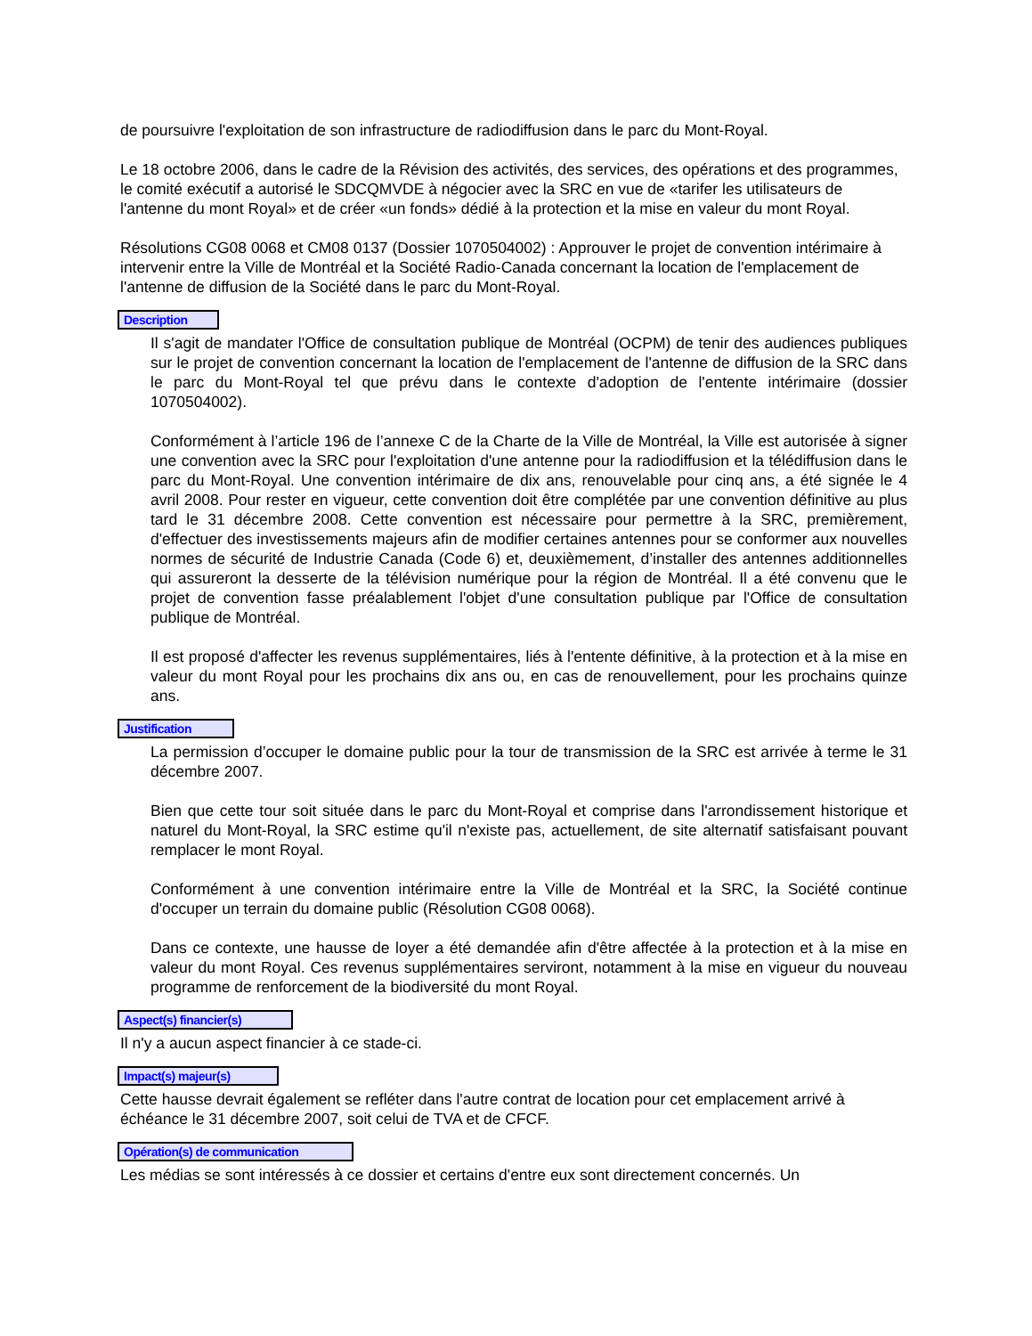de poursuivre l'exploitation de son infrastructure de radiodiffusion dans le parc du Mont-Royal.
Le 18 octobre 2006, dans le cadre de la Révision des activités, des services, des opérations et des programmes, le comité exécutif a autorisé le SDCQMVDE à négocier avec la SRC en vue de «tarifer les utilisateurs de l'antenne du mont Royal» et de créer «un fonds» dédié à la protection et la mise en valeur du mont Royal.
Résolutions CG08 0068 et CM08 0137 (Dossier 1070504002) : Approuver le projet de convention intérimaire à intervenir entre la Ville de Montréal et la Société Radio-Canada concernant la location de l'emplacement de l'antenne de diffusion de la Société dans le parc du Mont-Royal.
Description
Il s'agit de mandater l'Office de consultation publique de Montréal (OCPM) de tenir des audiences publiques sur le projet de convention concernant la location de l'emplacement de l'antenne de diffusion de la SRC dans le parc du Mont-Royal tel que prévu dans le contexte d'adoption de l'entente intérimaire (dossier 1070504002).
Conformément à l’article 196 de l’annexe C de la Charte de la Ville de Montréal, la Ville est autorisée à signer une convention avec la SRC pour l'exploitation d'une antenne pour la radiodiffusion et la télédiffusion dans le parc du Mont-Royal. Une convention intérimaire de dix ans, renouvelable pour cinq ans, a été signée le 4 avril 2008. Pour rester en vigueur, cette convention doit être complétée par une convention définitive au plus tard le 31 décembre 2008. Cette convention est nécessaire pour permettre à la SRC, premièrement, d'effectuer des investissements majeurs afin de modifier certaines antennes pour se conformer aux nouvelles normes de sécurité de Industrie Canada (Code 6) et, deuxièmement, d’installer des antennes additionnelles qui assureront la desserte de la télévision numérique pour la région de Montréal. Il a été convenu que le projet de convention fasse préalablement l'objet d'une consultation publique par l'Office de consultation publique de Montréal.
Il est proposé d'affecter les revenus supplémentaires, liés à l'entente définitive, à la protection et à la mise en valeur du mont Royal pour les prochains dix ans ou, en cas de renouvellement, pour les prochains quinze ans.
Justification
La permission d’occuper le domaine public pour la tour de transmission de la SRC est arrivée à terme le 31 décembre 2007.
Bien que cette tour soit située dans le parc du Mont-Royal et comprise dans l'arrondissement historique et naturel du Mont-Royal, la SRC estime qu'il n'existe pas, actuellement, de site alternatif satisfaisant pouvant remplacer le mont Royal.
Conformément à une convention intérimaire entre la Ville de Montréal et la SRC, la Société continue d'occuper un terrain du domaine public (Résolution CG08 0068).
Dans ce contexte, une hausse de loyer a été demandée afin d'être affectée à la protection et à la mise en valeur du mont Royal. Ces revenus supplémentaires serviront, notamment à la mise en vigueur du nouveau programme de renforcement de la biodiversité du mont Royal.
Aspect(s) financier(s)
Il n'y a aucun aspect financier à ce stade-ci.
Impact(s) majeur(s)
Cette hausse devrait également se refléter dans l'autre contrat de location pour cet emplacement arrivé à échéance le 31 décembre 2007, soit celui de TVA et de CFCF.
Opération(s) de communication
Les médias se sont intéressés à ce dossier et certains d'entre eux sont directement concernés. Un